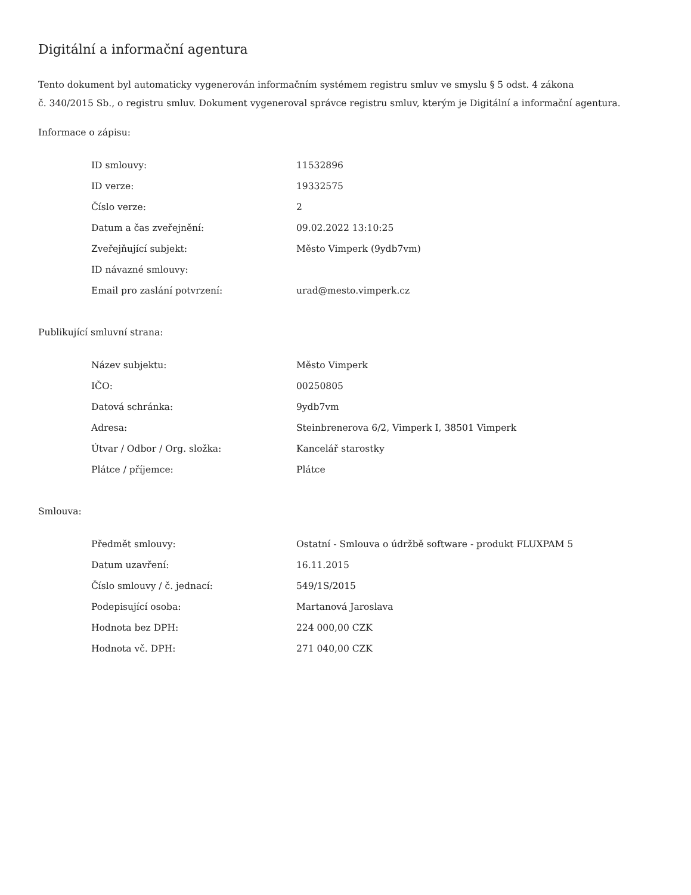Digitální a informační agentura
Tento dokument byl automaticky vygenerován informačním systémem registru smluv ve smyslu § 5 odst. 4 zákona
č. 340/2015 Sb., o registru smluv. Dokument vygeneroval správce registru smluv, kterým je Digitální a informační agentura.
Informace o zápisu:
| ID smlouvy: | 11532896 |
| ID verze: | 19332575 |
| Číslo verze: | 2 |
| Datum a čas zveřejnění: | 09.02.2022 13:10:25 |
| Zveřejňující subjekt: | Město Vimperk (9ydb7vm) |
| ID návazné smlouvy: | |
| Email pro zaslání potvrzení: | urad@mesto.vimperk.cz |
Publikující smluvní strana:
| Název subjektu: | Město Vimperk |
| IČO: | 00250805 |
| Datová schránka: | 9ydb7vm |
| Adresa: | Steinbrenerova 6/2, Vimperk I, 38501 Vimperk |
| Útvar / Odbor / Org. složka: | Kancelář starostky |
| Plátce / příjemce: | Plátce |
Smlouva:
| Předmět smlouvy: | Ostatní - Smlouva o údržbě software - produkt FLUXPAM 5 |
| Datum uzavření: | 16.11.2015 |
| Číslo smlouvy / č. jednací: | 549/1S/2015 |
| Podepisující osoba: | Martanová Jaroslava |
| Hodnota bez DPH: | 224 000,00 CZK |
| Hodnota vč. DPH: | 271 040,00 CZK |